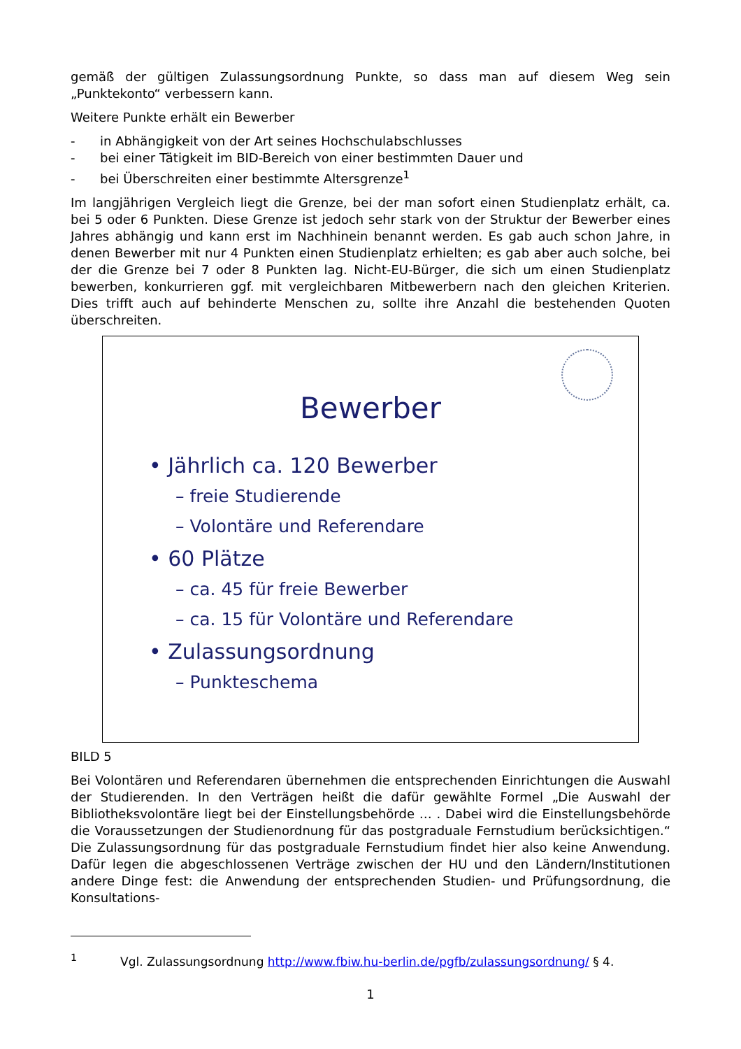gemäß der gültigen Zulassungsordnung Punkte, so dass man auf diesem Weg sein „Punktekonto“ verbessern kann.
Weitere Punkte erhält ein Bewerber
- in Abhängigkeit von der Art seines Hochschulabschlusses
- bei einer Tätigkeit im BID-Bereich von einer bestimmten Dauer und
- bei Überschreiten einer bestimmte Altersgrenze<sup>1</sup>
Im langjährigen Vergleich liegt die Grenze, bei der man sofort einen Studienplatz erhält, ca. bei 5 oder 6 Punkten. Diese Grenze ist jedoch sehr stark von der Struktur der Bewerber eines Jahres abhängig und kann erst im Nachhinein benannt werden. Es gab auch schon Jahre, in denen Bewerber mit nur 4 Punkten einen Studienplatz erhielten; es gab aber auch solche, bei der die Grenze bei 7 oder 8 Punkten lag. Nicht-EU-Bürger, die sich um einen Studienplatz bewerben, konkurrieren ggf. mit vergleichbaren Mitbewerbern nach den gleichen Kriterien. Dies trifft auch auf behinderte Menschen zu, sollte ihre Anzahl die bestehenden Quoten überschreiten.
Bewerber
• Jährlich ca. 120 Bewerber
– freie Studierende
– Volontäre und Referendare
• 60 Plätze
– ca. 45 für freie Bewerber
– ca. 15 für Volontäre und Referendare
• Zulassungsordnung
– Punkteschema
BILD 5
Bei Volontären und Referendaren übernehmen die entsprechenden Einrichtungen die Auswahl der Studierenden. In den Verträgen heißt die dafür gewählte Formel „Die Auswahl der Bibliotheksvolontäre liegt bei der Einstellungsbehörde … . Dabei wird die Einstellungsbehörde die Voraussetzungen der Studienordnung für das postgraduale Fernstudium berücksichtigen.“ Die Zulassungsordnung für das postgraduale Fernstudium findet hier also keine Anwendung. Dafür legen die abgeschlossenen Verträge zwischen der HU und den Ländern/Institutionen andere Dinge fest: die Anwendung der entsprechenden Studien- und Prüfungsordnung, die Konsultations-
<sup>1</sup> Vgl. Zulassungsordnung http://www.fbiw.hu-berlin.de/pgfb/zulassungsordnung/ § 4.
1